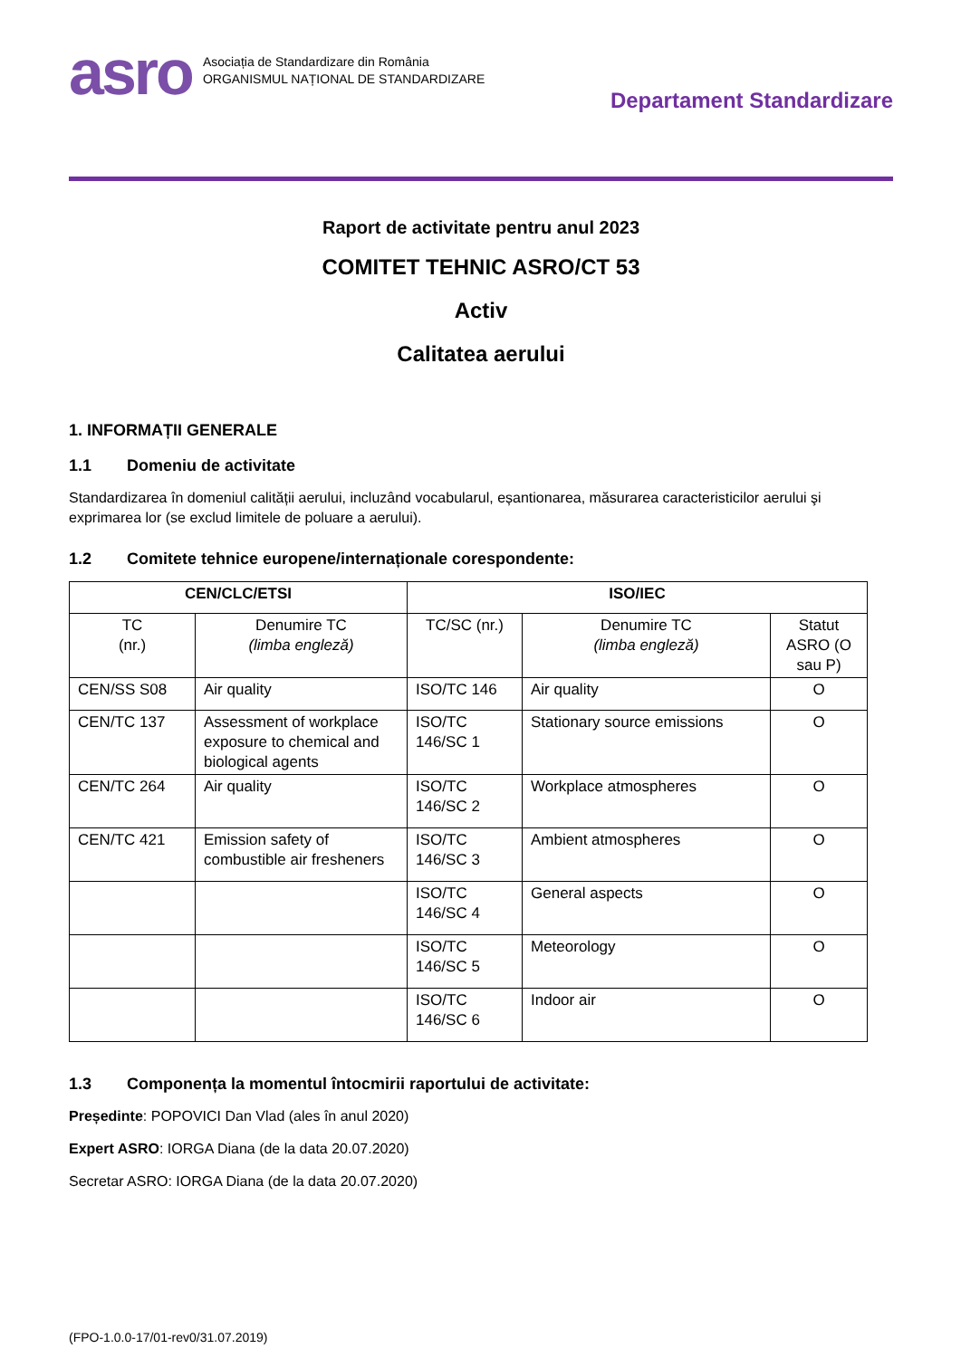asro
Asociația de Standardizare din România
ORGANISMUL NAȚIONAL DE STANDARDIZARE
Departament Standardizare
Raport de activitate pentru anul 2023
COMITET TEHNIC ASRO/CT 53
Activ
Calitatea aerului
1. INFORMAȚII GENERALE
1.1 Domeniu de activitate
Standardizarea în domeniul calității aerului, incluzând vocabularul, eșantionarea, măsurarea caracteristicilor aerului şi exprimarea lor (se exclud limitele de poluare a aerului).
1.2 Comitete tehnice europene/internaționale corespondente:
| CEN/CLC/ETSI | | ISO/IEC | | |
| --- | --- | --- | --- | --- |
| TC (nr.) | Denumire TC (limba engleză) | TC/SC (nr.) | Denumire TC (limba engleză) | Statut ASRO (O sau P) |
| CEN/SS S08 | Air quality | ISO/TC 146 | Air quality | O |
| CEN/TC 137 | Assessment of workplace exposure to chemical and biological agents | ISO/TC 146/SC 1 | Stationary source emissions | O |
| CEN/TC 264 | Air quality | ISO/TC 146/SC 2 | Workplace atmospheres | O |
| CEN/TC 421 | Emission safety of combustible air fresheners | ISO/TC 146/SC 3 | Ambient atmospheres | O |
| | | ISO/TC 146/SC 4 | General aspects | O |
| | | ISO/TC 146/SC 5 | Meteorology | O |
| | | ISO/TC 146/SC 6 | Indoor air | O |
1.3 Componența la momentul întocmirii raportului de activitate:
Președinte: POPOVICI Dan Vlad (ales în anul 2020)
Expert ASRO: IORGA Diana (de la data 20.07.2020)
Secretar ASRO: IORGA Diana (de la data 20.07.2020)
(FPO-1.0.0-17/01-rev0/31.07.2019)